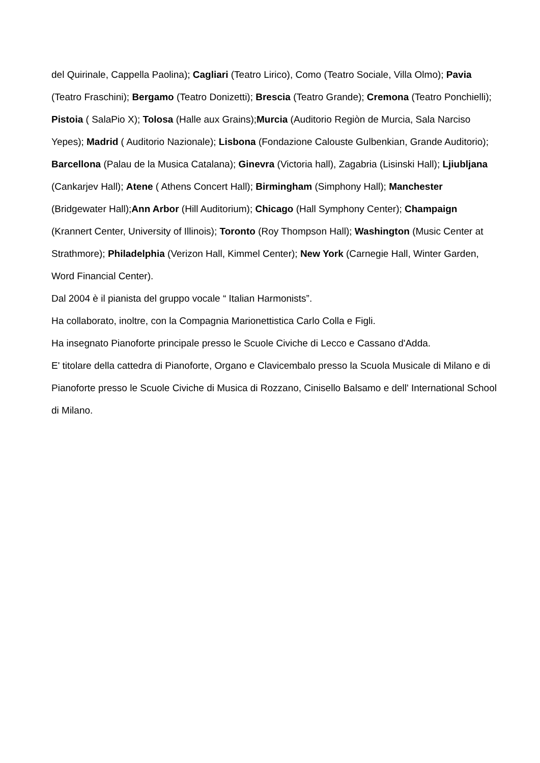del Quirinale, Cappella Paolina); Cagliari (Teatro Lirico), Como (Teatro Sociale, Villa Olmo); Pavia (Teatro Fraschini); Bergamo (Teatro Donizetti); Brescia (Teatro Grande); Cremona (Teatro Ponchielli); Pistoia ( SalaPio X); Tolosa (Halle aux Grains);Murcia (Auditorio Regiòn de Murcia, Sala Narciso Yepes); Madrid ( Auditorio Nazionale); Lisbona (Fondazione Calouste Gulbenkian, Grande Auditorio); Barcellona (Palau de la Musica Catalana); Ginevra (Victoria hall), Zagabria (Lisinski Hall); Ljiubljana (Cankarjev Hall); Atene ( Athens Concert Hall); Birmingham (Simphony Hall); Manchester (Bridgewater Hall);Ann Arbor (Hill Auditorium); Chicago (Hall Symphony Center); Champaign (Krannert Center, University of Illinois); Toronto (Roy Thompson Hall); Washington (Music Center at Strathmore); Philadelphia (Verizon Hall, Kimmel Center); New York (Carnegie Hall, Winter Garden, Word Financial Center).
Dal 2004 è il pianista del gruppo vocale “ Italian Harmonists”.
Ha collaborato, inoltre, con la Compagnia Marionettistica Carlo Colla e Figli.
Ha insegnato Pianoforte principale presso le Scuole Civiche di Lecco e Cassano d'Adda.
E' titolare della cattedra di Pianoforte, Organo e Clavicembalo presso la Scuola Musicale di Milano e di Pianoforte presso le Scuole Civiche di Musica di Rozzano, Cinisello Balsamo e dell' International School di Milano.